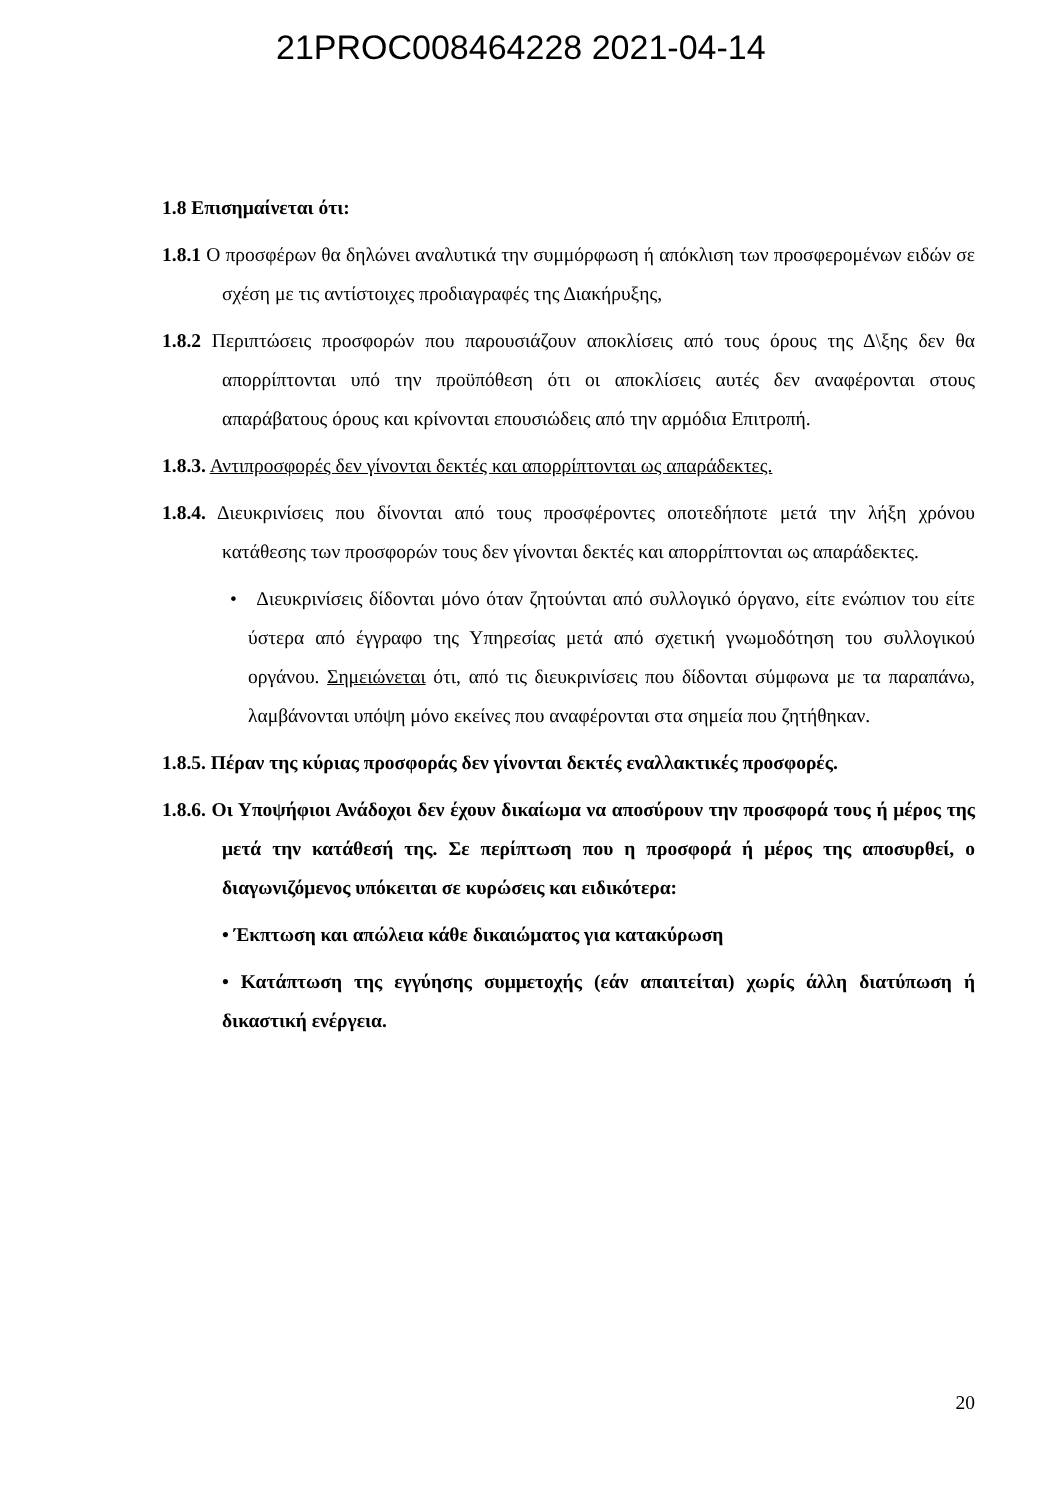21PROC008464228 2021-04-14
1.8 Επισημαίνεται ότι:
1.8.1 Ο προσφέρων θα δηλώνει αναλυτικά την συμμόρφωση ή απόκλιση των προσφερομένων ειδών σε σχέση με τις αντίστοιχες προδιαγραφές της Διακήρυξης,
1.8.2 Περιπτώσεις προσφορών που παρουσιάζουν αποκλίσεις από τους όρους της Δ\ξης δεν θα απορρίπτονται υπό την προϋπόθεση ότι οι αποκλίσεις αυτές δεν αναφέρονται στους απαράβατους όρους και κρίνονται επουσιώδεις από την αρμόδια Επιτροπή.
1.8.3. Αντιπροσφορές δεν γίνονται δεκτές και απορρίπτονται ως απαράδεκτες.
1.8.4. Διευκρινίσεις που δίνονται από τους προσφέροντες οποτεδήποτε μετά την λήξη χρόνου κατάθεσης των προσφορών τους δεν γίνονται δεκτές και απορρίπτονται ως απαράδεκτες.
• Διευκρινίσεις δίδονται μόνο όταν ζητούνται από συλλογικό όργανο, είτε ενώπιον του είτε ύστερα από έγγραφο της Υπηρεσίας μετά από σχετική γνωμοδότηση του συλλογικού οργάνου. Σημειώνεται ότι, από τις διευκρινίσεις που δίδονται σύμφωνα με τα παραπάνω, λαμβάνονται υπόψη μόνο εκείνες που αναφέρονται στα σημεία που ζητήθηκαν.
1.8.5. Πέραν της κύριας προσφοράς δεν γίνονται δεκτές εναλλακτικές προσφορές.
1.8.6. Οι Υποψήφιοι Ανάδοχοι δεν έχουν δικαίωμα να αποσύρουν την προσφορά τους ή μέρος της μετά την κατάθεσή της. Σε περίπτωση που η προσφορά ή μέρος της αποσυρθεί, ο διαγωνιζόμενος υπόκειται σε κυρώσεις και ειδικότερα:
• Έκπτωση και απώλεια κάθε δικαιώματος για κατακύρωση
• Κατάπτωση της εγγύησης συμμετοχής (εάν απαιτείται) χωρίς άλλη διατύπωση ή δικαστική ενέργεια.
20